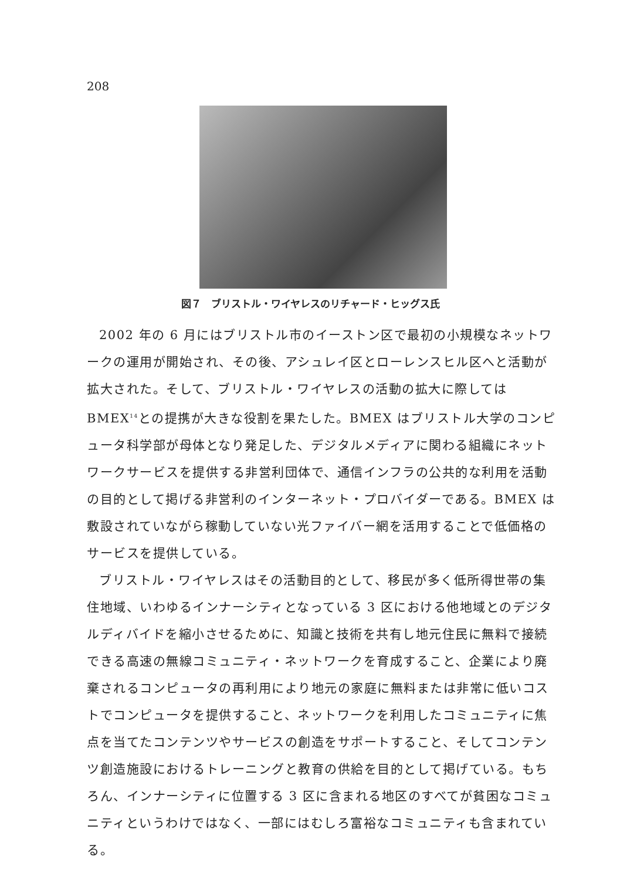208
図７　ブリストル・ワイヤレスのリチャード・ヒッグス氏
2002 年の 6 月にはブリストル市のイーストン区で最初の小規模なネットワークの運用が開始され、その後、アシュレイ区とローレンスヒル区へと活動が拡大された。そして、ブリストル・ワイヤレスの活動の拡大に際しては BMEX<sup>14</sup>との提携が大きな役割を果たした。BMEX はブリストル大学のコンピュータ科学部が母体となり発足した、デジタルメディアに関わる組織にネットワークサービスを提供する非営利団体で、通信インフラの公共的な利用を活動の目的として掲げる非営利のインターネット・プロバイダーである。BMEX は敷設されていながら稼動していない光ファイバー網を活用することで低価格のサービスを提供している。
ブリストル・ワイヤレスはその活動目的として、移民が多く低所得世帯の集住地域、いわゆるインナーシティとなっている 3 区における他地域とのデジタルディバイドを縮小させるために、知識と技術を共有し地元住民に無料で接続できる高速の無線コミュニティ・ネットワークを育成すること、企業により廃棄されるコンピュータの再利用により地元の家庭に無料または非常に低いコストでコンピュータを提供すること、ネットワークを利用したコミュニティに焦点を当てたコンテンツやサービスの創造をサポートすること、そしてコンテンツ創造施設におけるトレーニングと教育の供給を目的として掲げている。もちろん、インナーシティに位置する 3 区に含まれる地区のすべてが貧困なコミュニティというわけではなく、一部にはむしろ富裕なコミュニティも含まれている。